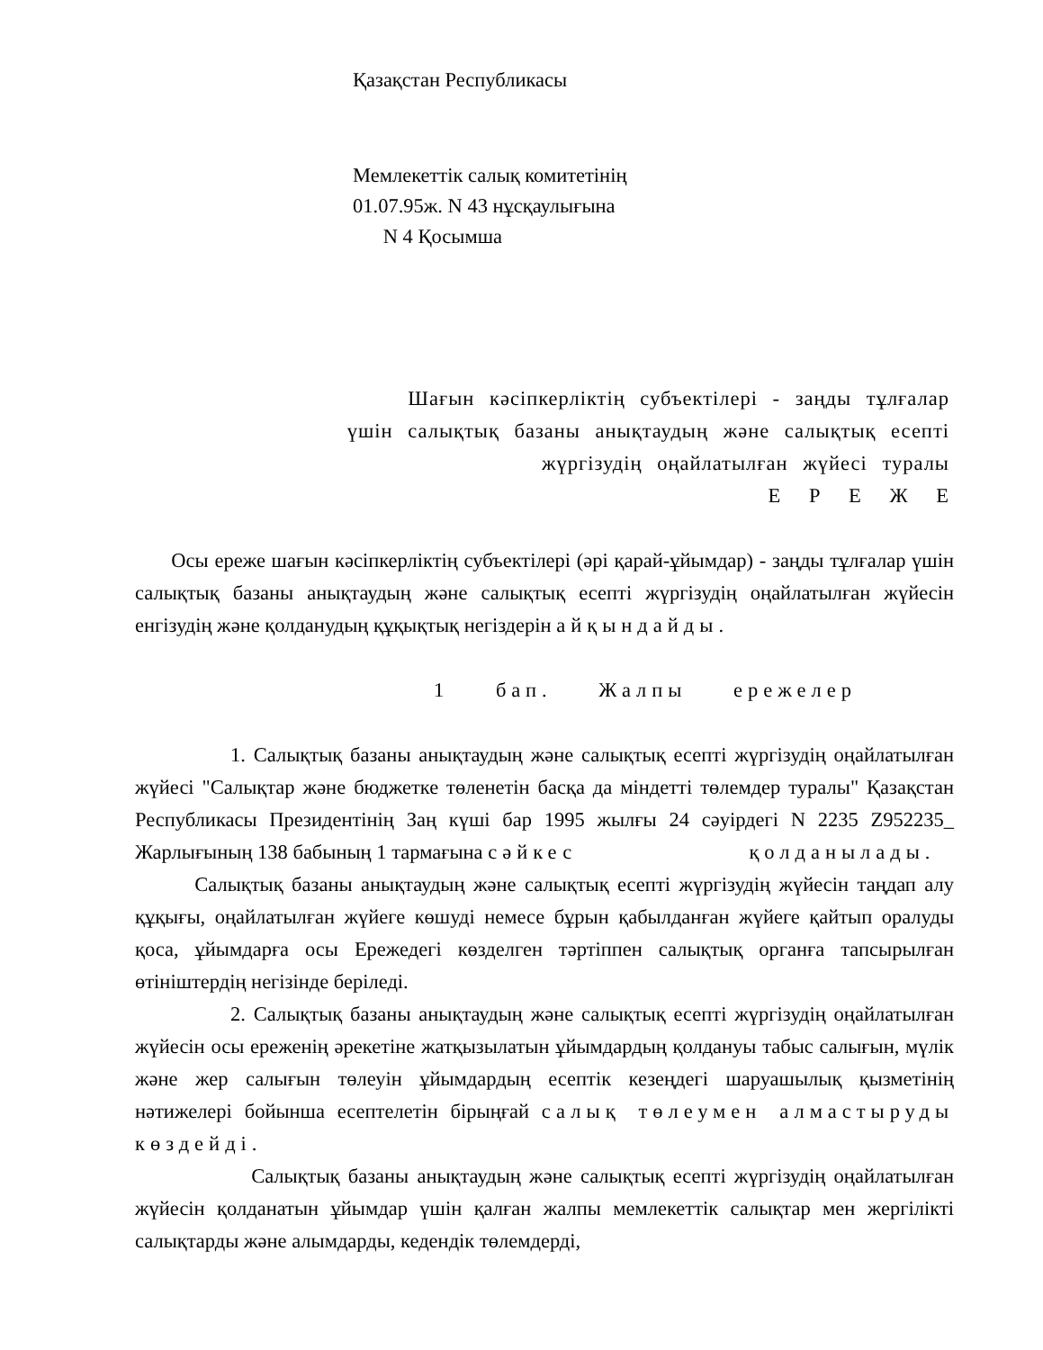Қазақстан Республикасы
Мемлекеттік салық комитетінің
01.07.95ж. N 43 нұсқаулығына
N 4 Қосымша
Шағын кәсіпкерліктің субъектілері - заңды тұлғалар
үшін салықтық базаны анықтаудың және салықтық есепті
жүргізудің оңайлатылған жүйесі туралы
Е Р Е Ж Е
Осы ереже шағын кәсіпкерліктің субъектілері (әрі қарай-ұйымдар) - заңды тұлғалар үшін салықтық базаны анықтаудың және салықтық есепті жүргізудің оңайлатылған жүйесін енгізудің және қолданудың құқықтық негіздерін айқындайды.
1 бап. Жалпы ережелер
1. Салықтық базаны анықтаудың және салықтық есепті жүргізудің оңайлатылған жүйесі "Салықтар және бюджетке төленетін басқа да міндетті төлемдер туралы" Қазақстан Республикасы Президентінің Заң күші бар 1995 жылғы 24 сәуірдегі N 2235 Z952235_ Жарлығының 138 бабының 1 тармағына сәйкес қолданылады.
Салықтық базаны анықтаудың және салықтық есепті жүргізудің жүйесін таңдап алу құқығы, оңайлатылған жүйеге көшуді немесе бұрын қабылданған жүйеге қайтып оралуды қоса, ұйымдарға осы Ережедегі көзделген тәртіппен салықтық органға тапсырылған өтініштердің негізінде беріледі.
2. Салықтық базаны анықтаудың және салықтық есепті жүргізудің оңайлатылған жүйесін осы ереженің әрекетіне жатқызылатын ұйымдардың қолдануы табыс салығын, мүлік және жер салығын төлеуін ұйымдардың есептік кезеңдегі шаруашылық қызметінің нәтижелері бойынша есептелетін бірыңғай салық төлеумен алмастыруды көздейді.
Салықтық базаны анықтаудың және салықтық есепті жүргізудің оңайлатылған жүйесін қолданатын ұйымдар үшін қалған жалпы мемлекеттік салықтар мен жергілікті салықтарды және алымдарды, кедендік төлемдерді,